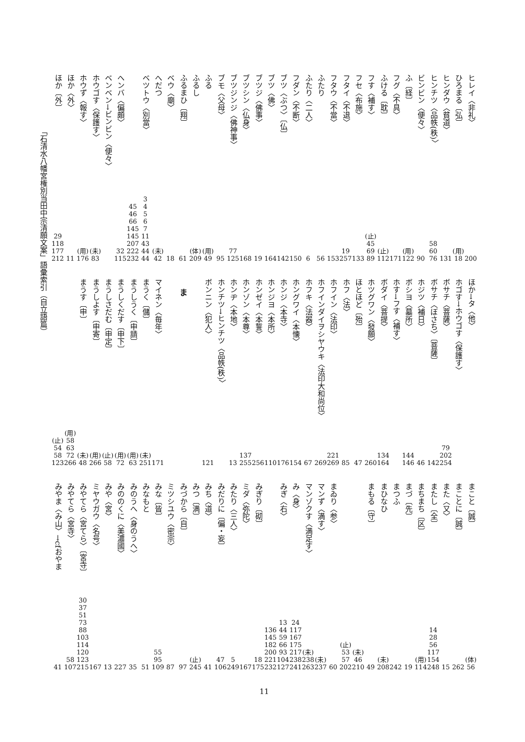ヒレイ〈非礼〉 200
ひろまる〔弘〕 (用)
18
ヒンダウ〈貧道〉 131
ヒンチツ〈品帙(秩)〉 58
60
76
ビンビン〈便々〉 90
ふ〔経〕 (用)
122
フグ〈不具〉 171
ふける〔耽〕 (止)
112
フす〈補す〉 (止)
45
69
89
フセ〈布施〉 133
フタイ〈不退〉 19
257
フタウ〈不當〉 153
ふたり 56
ふたり〈二人〉 6
フダン〈不断〉 150
ブツ〈ぶつ〉〔仏〕 142
ブツ〈佛〉 164
ブツジ〈佛事〉 19
ブツシン〈仏身〉 168
ブツジンジ〈佛神事〉 77
125
ブモ〈父母〉 95
ふる (用)
49
ふるし (体)
209
ふるまひ〔翔〕 61
ベウ〈廟〉 18
へだつ (未)
42
ベツトウ〈別當〉 3
4
5
6
7
11
43
44
44
45
46
66
145
145
207
222
232
ヘンバ〈偏頗〉 32
115
ベンベン→ビンビン〈便々〉
ホウゴす〈保護す〉 (未)
83
ホウず〈報す〉 (用)
176
ほか〈外〉 11
ほか〔外〕 29
118
177
212
ほか→タ〈他〉
ホゴす→ホウゴす〈保護す〉
ボサチ〈菩薩〉 79
202
254
ボサチ〈ぼさち〉〔菩薩〕 142
ホジツ〈補日〉 46
ボシヨ〈墓所〉 144
146
ホす→フす〈補す〉
ボダイ〈菩提〉 134
164
ホツグワン〈發願〉 260
ほとほど〔殆〕 47
ホフ〈法〉 85
ホフイン〈法印〉 221
269
ホフインダイヲシヤウキ〈法印大和尚位〉 269
ホフキ〈法器〉 67
ホングワイ〈本懐〉 154
ホンジ〈本寺〉 176
ホンジヨ〈本所〉 110
ホンゼイ〈本誓〉 256
ホンゾン〈本尊〉 137
255
ホンヂ〈本地〉 13
ホンチツ→ヒンチツ〈品帙(秩)〉
ボンニン〈犯人〉 121
ま
マイネン〈毎年〉 171
まうく〔儲〕 (未)
251
まうしうく〔申請〕 (用)
63
まうしくだす〔申下〕 (用)
72
まうしさだむ〔申定〕 (止)
58
まうしよす〔申寄〕 (用)
266
まうす〔申〕 (未)
48
(用)
58
63
72
266
(止)
54
58
123
まこと〔誠〕 (体)
56
まことに〔誠〕 262
また〈又〉 15
またし〔全〕 14
28
56
117
154
248
まちまち〔区〕 (用)
114
まづ〔先〕 19
まつふ 242
まひなひ (未)
208
まもる〔守〕 49
(未)
46
210
(止)
53
57
202
まゐり〈参〉 60
マンず〈満す〉 (未)
237
マンゾクす〈満足す〉 (未)
238
263
み〈身〉 24
117
167
175
217
238
241
みぎ〈右〉 13
44
59
66
93
104
127
136
145
182
200
221
232
みぎり〔砌〕 18
175
ミダ〈弥陀〉 167
みたり〈三人〉 5
249
みだりに〔偏・妄〕 47
106
みち〈道〉 41
みつ〔満〕 (止)
245
みづから〔自〕 97
ミツシユウ〈密宗〉 87
みな〔皆〕 55
95
109
みなもと 51
みのうへ〈身のうへ〉 35
みののくに〈美濃國〉 227
みや〈宮〉 13
ミヤウガウ〈名号〉 167
みやてら〈宮てら〉〔宮寺〕 30
37
51
73
88
103
114
120
123
215
みやてら〈宮寺〉 58
107
みやま〈み山〉→cfおやま 41
11
「石清水八幡宮権別当田中宗清願文案」語彙索引（自立語篇）